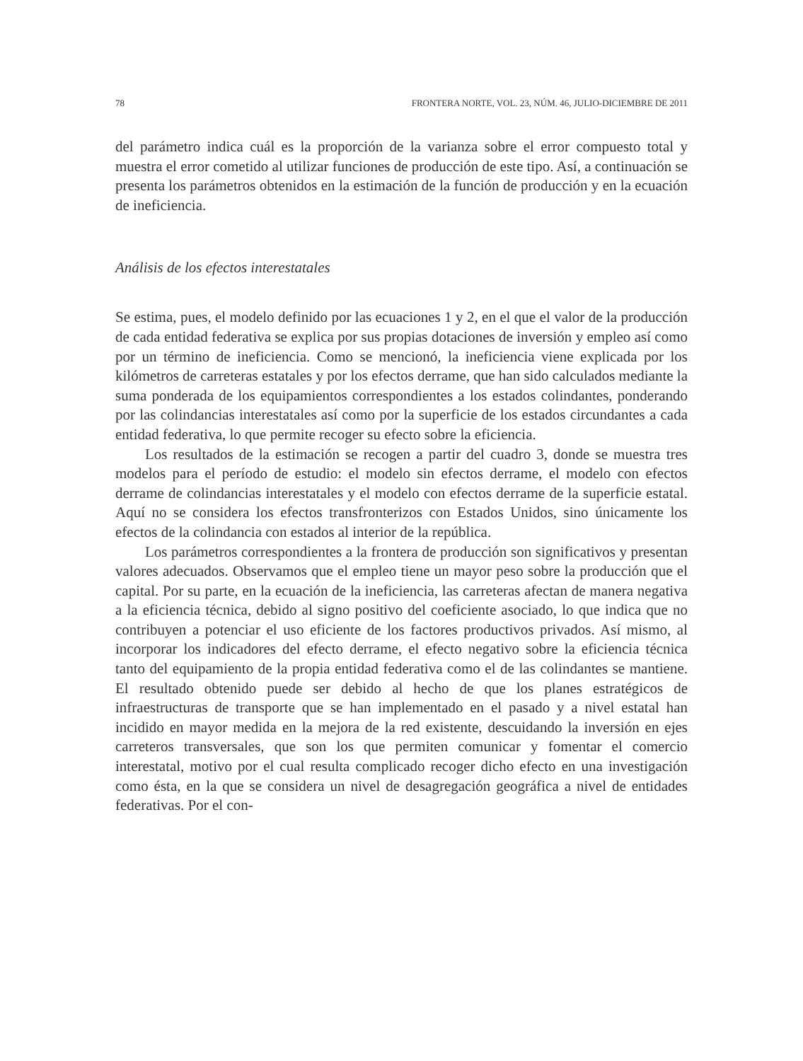78 FRONTERA NORTE, VOL. 23, NÚM. 46, JULIO-DICIEMBRE DE 2011
del parámetro indica cuál es la proporción de la varianza sobre el error compuesto total y muestra el error cometido al utilizar funciones de producción de este tipo. Así, a continuación se presenta los parámetros obtenidos en la estimación de la función de producción y en la ecuación de ineficiencia.
Análisis de los efectos interestatales
Se estima, pues, el modelo definido por las ecuaciones 1 y 2, en el que el valor de la producción de cada entidad federativa se explica por sus propias dotaciones de inversión y empleo así como por un término de ineficiencia. Como se mencionó, la ineficiencia viene explicada por los kilómetros de carreteras estatales y por los efectos derrame, que han sido calculados mediante la suma ponderada de los equipamientos correspondientes a los estados colindantes, ponderando por las colindancias interestatales así como por la superficie de los estados circundantes a cada entidad federativa, lo que permite recoger su efecto sobre la eficiencia.
Los resultados de la estimación se recogen a partir del cuadro 3, donde se muestra tres modelos para el período de estudio: el modelo sin efectos derrame, el modelo con efectos derrame de colindancias interestatales y el modelo con efectos derrame de la superficie estatal. Aquí no se considera los efectos transfronterizos con Estados Unidos, sino únicamente los efectos de la colindancia con estados al interior de la república.
Los parámetros correspondientes a la frontera de producción son significativos y presentan valores adecuados. Observamos que el empleo tiene un mayor peso sobre la producción que el capital. Por su parte, en la ecuación de la ineficiencia, las carreteras afectan de manera negativa a la eficiencia técnica, debido al signo positivo del coeficiente asociado, lo que indica que no contribuyen a potenciar el uso eficiente de los factores productivos privados. Así mismo, al incorporar los indicadores del efecto derrame, el efecto negativo sobre la eficiencia técnica tanto del equipamiento de la propia entidad federativa como el de las colindantes se mantiene. El resultado obtenido puede ser debido al hecho de que los planes estratégicos de infraestructuras de transporte que se han implementado en el pasado y a nivel estatal han incidido en mayor medida en la mejora de la red existente, descuidando la inversión en ejes carreteros transversales, que son los que permiten comunicar y fomentar el comercio interestatal, motivo por el cual resulta complicado recoger dicho efecto en una investigación como ésta, en la que se considera un nivel de desagregación geográfica a nivel de entidades federativas. Por el con-